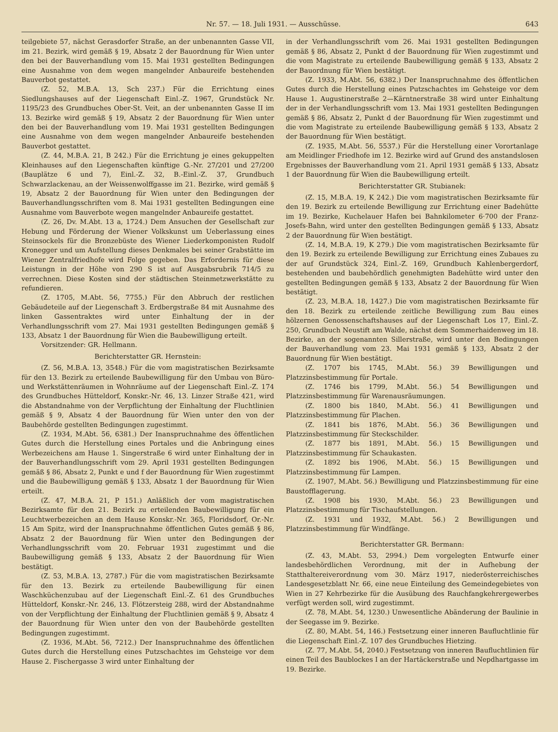Nr. 57. — 18. Juli 1931. — Ausschüsse. 643
teilgebiete 57, nächst Gerasdorfer Straße, an der unbenannten Gasse VII, im 21. Bezirk, wird gemäß § 19, Absatz 2 der Bauordnung für Wien unter den bei der Bauverhandlung vom 15. Mai 1931 gestellten Bedingungen eine Ausnahme von dem wegen mangelnder Anbaureife bestehenden Bauverbot gestattet.
(Z. 52, M.B.A. 13, Sch 237.) Für die Errichtung eines Siedlungshauses auf der Liegenschaft Einl.-Z. 1967, Grundstück Nr. 1195/23 des Grundbuches Ober-St. Veit, an der unbenannten Gasse II im 13. Bezirke wird gemäß § 19, Absatz 2 der Bauordnung für Wien unter den bei der Bauverhandlung vom 19. Mai 1931 gestellten Bedingungen eine Ausnahme von dem wegen mangelnder Anbaureife bestehenden Bauverbot gestattet.
(Z. 44, M.B.A. 21, B 242.) Für die Errichtung je eines gekuppelten Kleinhauses auf den Liegenschaften künftige G.-Nr. 27/201 und 27/200 (Bauplätze 6 und 7), Einl.-Z. 32, B.-Einl.-Z. 37, Grundbuch Schwarzlackenau, an der Weissenwolffgasse im 21. Bezirke, wird gemäß § 19, Absatz 2 der Bauordnung für Wien unter den Bedingungen der Bauverhandlungsschriften vom 8. Mai 1931 gestellten Bedingungen eine Ausnahme vom Bauverbote wegen mangelnder Anbaureife gestattet.
(Z. 26, Dv. M.Abt. 13 a, 1724.) Dem Ansuchen der Gesellschaft zur Hebung und Förderung der Wiener Volkskunst um Ueberlassung eines Steinsockels für die Bronzebüste des Wiener Liederkomponisten Rudolf Kronegger und um Aufstellung dieses Denkmales bei seiner Grabstätte im Wiener Zentralfriedhofe wird Folge gegeben. Das Erfordernis für diese Leistungn in der Höhe von 290 S ist auf Ausgabsrubrik 714/5 zu verrechnen. Diese Kosten sind der städtischen Steinmetzwerkstätte zu refundieren.
(Z. 1705, M.Abt. 56, 7755.) Für den Abbruch der restlichen Gebäudeteile auf der Liegenschaft 3. Erdbergstraße 84 mit Ausnahme des linken Gassentraktes wird unter Einhaltung der in der Verhandlungsschrift vom 27. Mai 1931 gestellten Bedingungen gemäß § 133, Absatz 1 der Bauordnung für Wien die Baubewilligung erteilt.
Vorsitzender: GR. Hellmann.
Berichterstatter GR. Hernstein:
(Z. 56, M.B.A. 13, 3548.) Für die vom magistratischen Bezirksamte für den 13. Bezirk zu erteilende Baubewilligung für den Umbau von Büro- und Werkstättenräumen in Wohnräume auf der Liegenschaft Einl.-Z. 174 des Grundbuches Hütteldorf, Konskr.-Nr. 46, 13. Linzer Straße 421, wird die Abstandnahme von der Verpflichtung der Einhaltung der Fluchtlinien gemäß § 9, Absatz 4 der Bauordnung für Wien unter den von der Baubehörde gestellten Bedingungen zugestimmt.
(Z. 1934, M.Abt. 56, 6381.) Der Inanspruchnahme des öffentlichen Gutes durch die Herstellung eines Portales und die Anbringung eines Werbezeichens am Hause 1. Singerstraße 6 wird unter Einhaltung der in der Bauverhandlungsschrift vom 29. April 1931 gestellten Bedingungen gemäß § 86, Absatz 2, Punkt e und f der Bauordnung für Wien zugestimmt und die Baubewilligung gemäß § 133, Absatz 1 der Bauordnung für Wien erteilt.
(Z. 47, M.B.A. 21, P 151.) Anläßlich der vom magistratischen Bezirksamte für den 21. Bezirk zu erteilenden Baubewilligung für ein Leuchtwerbezeichen an dem Hause Konskr.-Nr. 365, Floridsdorf, Or.-Nr. 15 Am Spitz, wird der Inanspruchnahme öffentlichen Gutes gemäß § 86, Absatz 2 der Bauordnung für Wien unter den Bedingungen der Verhandlungsschrift vom 20. Februar 1931 zugestimmt und die Baubewilligung gemäß § 133, Absatz 2 der Bauordnung für Wien bestätigt.
(Z. 53, M.B.A. 13, 2787.) Für die vom magistratischen Bezirksamte für den 13. Bezirk zu erteilende Baubewilligung für einen Waschküchenzubau auf der Liegenschaft Einl.-Z. 61 des Grundbuches Hütteldorf, Konskr.-Nr. 246, 13. Flötzersteig 288, wird der Abstandnahme von der Verpflichtung der Einhaltung der Fluchtlinien gemäß § 9, Absatz 4 der Bauordnung für Wien unter den von der Baubehörde gestellten Bedingungen zugestimmt.
(Z. 1936, M.Abt. 56, 7212.) Der Inanspruchnahme des öffentlichen Gutes durch die Herstellung eines Putzschachtes im Gehsteige vor dem Hause 2. Fischergasse 3 wird unter Einhaltung der
in der Verhandlungsschrift vom 26. Mai 1931 gestellten Bedingungen gemäß § 86, Absatz 2, Punkt d der Bauordnung für Wien zugestimmt und die vom Magistrate zu erteilende Baubewilligung gemäß § 133, Absatz 2 der Bauordnung für Wien bestätigt.
(Z. 1933, M.Abt. 56, 6382.) Der Inanspruchnahme des öffentlichen Gutes durch die Herstellung eines Putzschachtes im Gehsteige vor dem Hause 1. Augustinerstraße 2—Kärntnerstraße 38 wird unter Einhaltung der in der Verhandlungsschrift vom 13. Mai 1931 gestellten Bedingungen gemäß § 86, Absatz 2, Punkt d der Bauordnung für Wien zugestimmt und die vom Magistrate zu erteilende Baubewilligung gemäß § 133, Absatz 2 der Bauordnung für Wien bestätigt.
(Z. 1935, M.Abt. 56, 5537.) Für die Herstellung einer Vorortanlage am Meidlinger Friedhofe im 12. Bezirke wird auf Grund des anstandslosen Ergebnisses der Bauverhandlung vom 21. April 1931 gemäß § 133, Absatz 1 der Bauordnung für Wien die Baubewilligung erteilt.
Berichterstatter GR. Stubianek:
(Z. 15, M.B.A. 19, K 242.) Die vom magistratischen Bezirksamte für den 19. Bezirk zu erteilende Bewilligung zur Errichtung einer Badehütte im 19. Bezirke, Kuchelauer Hafen bei Bahnkilometer 6·700 der Franz-Josefs-Bahn, wird unter den gestellten Bedingungen gemäß § 133, Absatz 2 der Bauordnung für Wien bestätigt.
(Z. 14, M.B.A. 19, K 279.) Die vom magistratischen Bezirksamte für den 19. Bezirk zu erteilende Bewilligung zur Errichtung eines Zubaues zu der auf Grundstück 324, Einl.-Z. 169, Grundbuch Kahlenbergerdorf, bestehenden und baubehördlich genehmigten Badehütte wird unter den gestellten Bedingungen gemäß § 133, Absatz 2 der Bauordnung für Wien bestätigt.
(Z. 23, M.B.A. 18, 1427.) Die vom magistratischen Bezirksamte für den 18. Bezirk zu erteilende zeitliche Bewilligung zum Bau eines hölzernen Genossenschaftshauses auf der Liegenschaft Los 17, Einl.-Z. 250, Grundbuch Neustift am Walde, nächst dem Sommerhaidenweg im 18. Bezirke, an der sogenannten Sillerstraße, wird unter den Bedingungen der Bauverhandlung vom 23. Mai 1931 gemäß § 133, Absatz 2 der Bauordnung für Wien bestätigt.
(Z. 1707 bis 1745, M.Abt. 56.) 39 Bewilligungen und Platzzinsbestimmung für Portale.
(Z. 1746 bis 1799, M.Abt. 56.) 54 Bewilligungen und Platzzinsbestimmung für Warenausräumungen.
(Z. 1800 bis 1840, M.Abt. 56.) 41 Bewilligungen und Platzzinsbestimmung für Plachen.
(Z. 1841 bis 1876, M.Abt. 56.) 36 Bewilligungen und Platzzinsbestimmung für Steckschilder.
(Z. 1877 bis 1891, M.Abt. 56.) 15 Bewilligungen und Platzzinsbestimmung für Schaukasten.
(Z. 1892 bis 1906, M.Abt. 56.) 15 Bewilligungen und Platzzinsbestimmung für Lampen.
(Z. 1907, M.Abt. 56.) Bewilligung und Platzzinsbestimmung für eine Baustofflagerung.
(Z. 1908 bis 1930, M.Abt. 56.) 23 Bewilligungen und Platzzinsbestimmung für Tischaufstellungen.
(Z. 1931 und 1932, M.Abt. 56.) 2 Bewilligungen und Platzzinsbestimmung für Windfänge.
Berichterstatter GR. Bermann:
(Z. 43, M.Abt. 53, 2994.) Dem vorgelegten Entwurfe einer landesbehördlichen Verordnung, mit der in Aufhebung der Statthaltereiverordnung vom 30. März 1917, niederösterreichisches Landesgesetzblatt Nr. 66, eine neue Einteilung des Gemeindegebietes von Wien in 27 Kehrbezirke für die Ausübung des Rauchfangkehrergewerbes verfügt werden soll, wird zugestimmt.
(Z. 78, M.Abt. 54, 1230.) Unwesentliche Abänderung der Baulinie in der Seegasse im 9. Bezirke.
(Z. 80, M.Abt. 54, 146.) Festsetzung einer inneren Baufluchtlinie für die Liegenschaft Einl.-Z. 107 des Grundbuches Hietzing.
(Z. 77, M.Abt. 54, 2040.) Festsetzung von inneren Baufluchtlinien für einen Teil des Baublockes I an der Hartäckerstraße und Nepdhartgasse im 19. Bezirke.